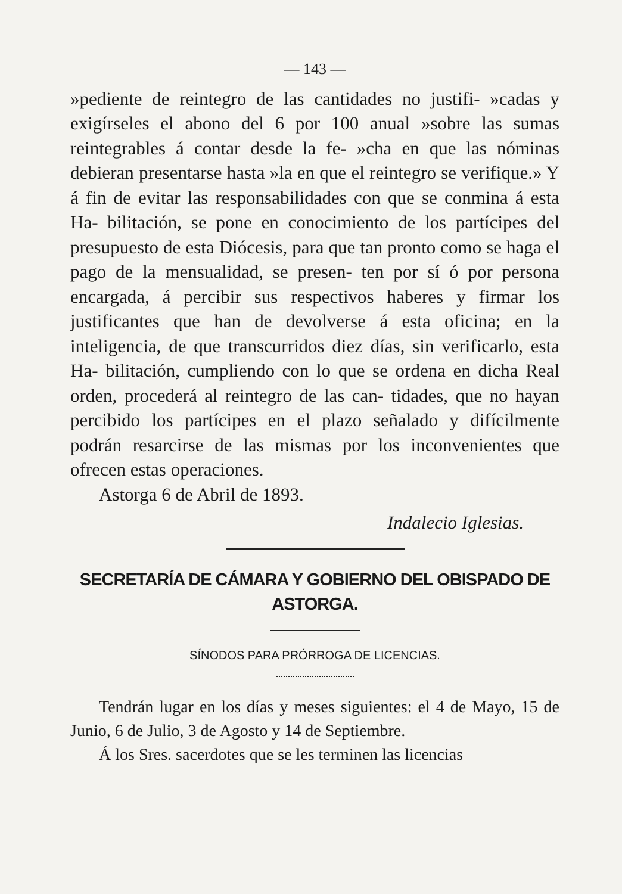— 143 —
»pediente de reintegro de las cantidades no justifi- »cadas y exigírseles el abono del 6 por 100 anual »sobre las sumas reintegrables á contar desde la fe- »cha en que las nóminas debieran presentarse hasta »la en que el reintegro se verifique.» Y á fin de evitar las responsabilidades con que se conmina á esta Ha- bilitación, se pone en conocimiento de los partícipes del presupuesto de esta Diócesis, para que tan pronto como se haga el pago de la mensualidad, se presen- ten por sí ó por persona encargada, á percibir sus respectivos haberes y firmar los justificantes que han de devolverse á esta oficina; en la inteligencia, de que transcurridos diez días, sin verificarlo, esta Ha- bilitación, cumpliendo con lo que se ordena en dicha Real orden, procederá al reintegro de las can- tidades, que no hayan percibido los partícipes en el plazo señalado y difícilmente podrán resarcirse de las mismas por los inconvenientes que ofrecen estas operaciones.
Astorga 6 de Abril de 1893.
Indalecio Iglesias.
SECRETARÍA DE CÁMARA Y GOBIERNO DEL OBISPADO DE ASTORGA.
SÍNODOS PARA PRÓRROGA DE LICENCIAS.
Tendrán lugar en los días y meses siguientes: el 4 de Mayo, 15 de Junio, 6 de Julio, 3 de Agosto y 14 de Septiembre.
Á los Sres. sacerdotes que se les terminen las licencias